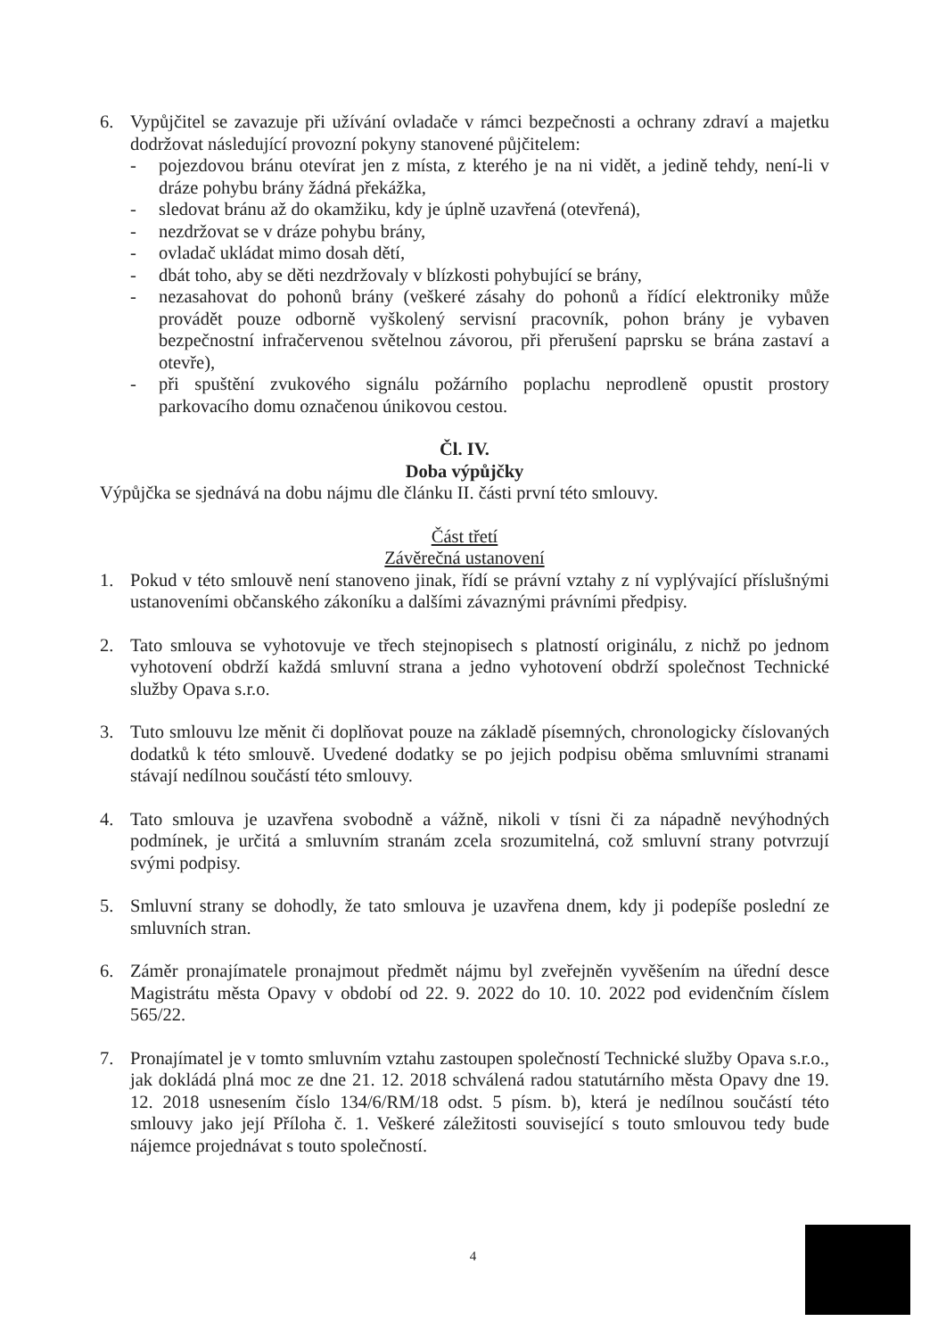6. Vypůjčitel se zavazuje při užívání ovladače v rámci bezpečnosti a ochrany zdraví a majetku dodržovat následující provozní pokyny stanovené půjčitelem:
- pojezdovou bránu otevírat jen z místa, z kterého je na ni vidět, a jedině tehdy, není-li v dráze pohybu brány žádná překážka,
- sledovat bránu až do okamžiku, kdy je úplně uzavřená (otevřená),
- nezdržovat se v dráze pohybu brány,
- ovladač ukládat mimo dosah dětí,
- dbát toho, aby se děti nezdržovaly v blízkosti pohybující se brány,
- nezasahovat do pohonů brány (veškeré zásahy do pohonů a řídící elektroniky může provádět pouze odborně vyškolený servisní pracovník, pohon brány je vybaven bezpečnostní infračervenou světelnou závorou, při přerušení paprsku se brána zastaví a otevře),
- při spuštění zvukového signálu požárního poplachu neprodleně opustit prostory parkovacího domu označenou únikovou cestou.
Čl. IV.
Doba výpůjčky
Výpůjčka se sjednává na dobu nájmu dle článku II. části první této smlouvy.
Část třetí
Závěrečná ustanovení
1. Pokud v této smlouvě není stanoveno jinak, řídí se právní vztahy z ní vyplývající příslušnými ustanoveními občanského zákoníku a dalšími závaznými právními předpisy.
2. Tato smlouva se vyhotovuje ve třech stejnopisech s platností originálu, z nichž po jednom vyhotovení obdrží každá smluvní strana a jedno vyhotovení obdrží společnost Technické služby Opava s.r.o.
3. Tuto smlouvu lze měnit či doplňovat pouze na základě písemných, chronologicky číslovaných dodatků k této smlouvě. Uvedené dodatky se po jejich podpisu oběma smluvními stranami stávají nedílnou součástí této smlouvy.
4. Tato smlouva je uzavřena svobodně a vážně, nikoli v tísni či za nápadně nevýhodných podmínek, je určitá a smluvním stranám zcela srozumitelná, což smluvní strany potvrzují svými podpisy.
5. Smluvní strany se dohodly, že tato smlouva je uzavřena dnem, kdy ji podepíše poslední ze smluvních stran.
6. Záměr pronajímatele pronajmout předmět nájmu byl zveřejněn vyvěšením na úřední desce Magistrátu města Opavy v období od 22. 9. 2022 do 10. 10. 2022 pod evidenčním číslem 565/22.
7. Pronajímatel je v tomto smluvním vztahu zastoupen společností Technické služby Opava s.r.o., jak dokládá plná moc ze dne 21. 12. 2018 schválená radou statutárního města Opavy dne 19. 12. 2018 usnesením číslo 134/6/RM/18 odst. 5 písm. b), která je nedílnou součástí této smlouvy jako její Příloha č. 1. Veškeré záležitosti související s touto smlouvou tedy bude nájemce projednávat s touto společností.
4